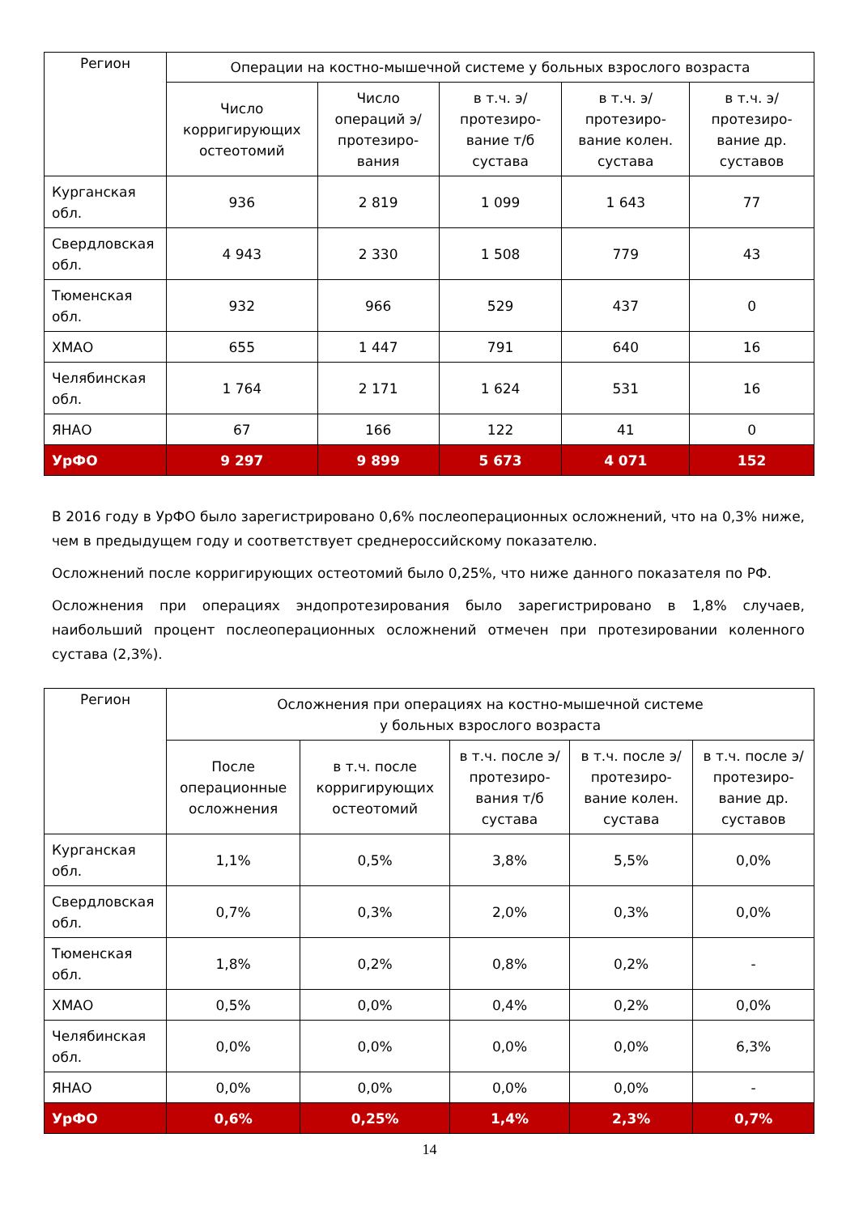| Регион | Операции на костно-мышечной системе у больных взрослого возраста | | | | |
| --- | --- | --- | --- | --- | --- |
| | Число корригирующих остеотомий | Число операций э/протезиро-вания | в т.ч. э/протезиро-вание т/б сустава | в т.ч. э/протезиро-вание колен. сустава | в т.ч. э/протезиро-вание др. суставов |
| Курганская обл. | 936 | 2 819 | 1 099 | 1 643 | 77 |
| Свердловская обл. | 4 943 | 2 330 | 1 508 | 779 | 43 |
| Тюменская обл. | 932 | 966 | 529 | 437 | 0 |
| ХМАО | 655 | 1 447 | 791 | 640 | 16 |
| Челябинская обл. | 1 764 | 2 171 | 1 624 | 531 | 16 |
| ЯНАО | 67 | 166 | 122 | 41 | 0 |
| УрФО | 9 297 | 9 899 | 5 673 | 4 071 | 152 |
В 2016 году в УрФО было зарегистрировано 0,6% послеоперационных осложнений, что на 0,3% ниже, чем в предыдущем году и соответствует среднероссийскому показателю.
Осложнений после корригирующих остеотомий было 0,25%, что ниже данного показателя по РФ.
Осложнения при операциях эндопротезирования было зарегистрировано в 1,8% случаев, наибольший процент послеоперационных осложнений отмечен при протезировании коленного сустава (2,3%).
| Регион | Осложнения при операциях на костно-мышечной системе у больных взрослого возраста | | | | |
| --- | --- | --- | --- | --- | --- |
| | После операционные осложнения | в т.ч. после корригирующих остеотомий | в т.ч. после э/протезиро-вания т/б сустава | в т.ч. после э/протезиро-вание колен. сустава | в т.ч. после э/протезиро-вание др. суставов |
| Курганская обл. | 1,1% | 0,5% | 3,8% | 5,5% | 0,0% |
| Свердловская обл. | 0,7% | 0,3% | 2,0% | 0,3% | 0,0% |
| Тюменская обл. | 1,8% | 0,2% | 0,8% | 0,2% | - |
| ХМАО | 0,5% | 0,0% | 0,4% | 0,2% | 0,0% |
| Челябинская обл. | 0,0% | 0,0% | 0,0% | 0,0% | 6,3% |
| ЯНАО | 0,0% | 0,0% | 0,0% | 0,0% | - |
| УрФО | 0,6% | 0,25% | 1,4% | 2,3% | 0,7% |
14